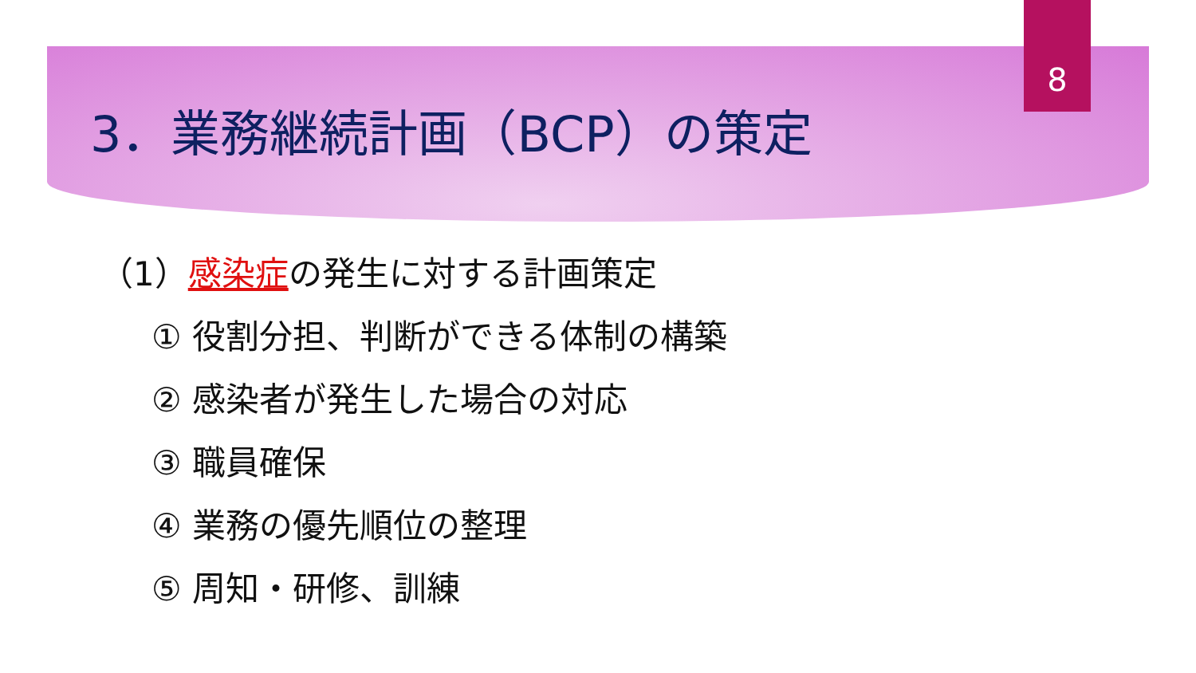8
3．業務継続計画（BCP）の策定
（1）感染症の発生に対する計画策定
① 役割分担、判断ができる体制の構築
② 感染者が発生した場合の対応
③ 職員確保
④ 業務の優先順位の整理
⑤ 周知・研修、訓練